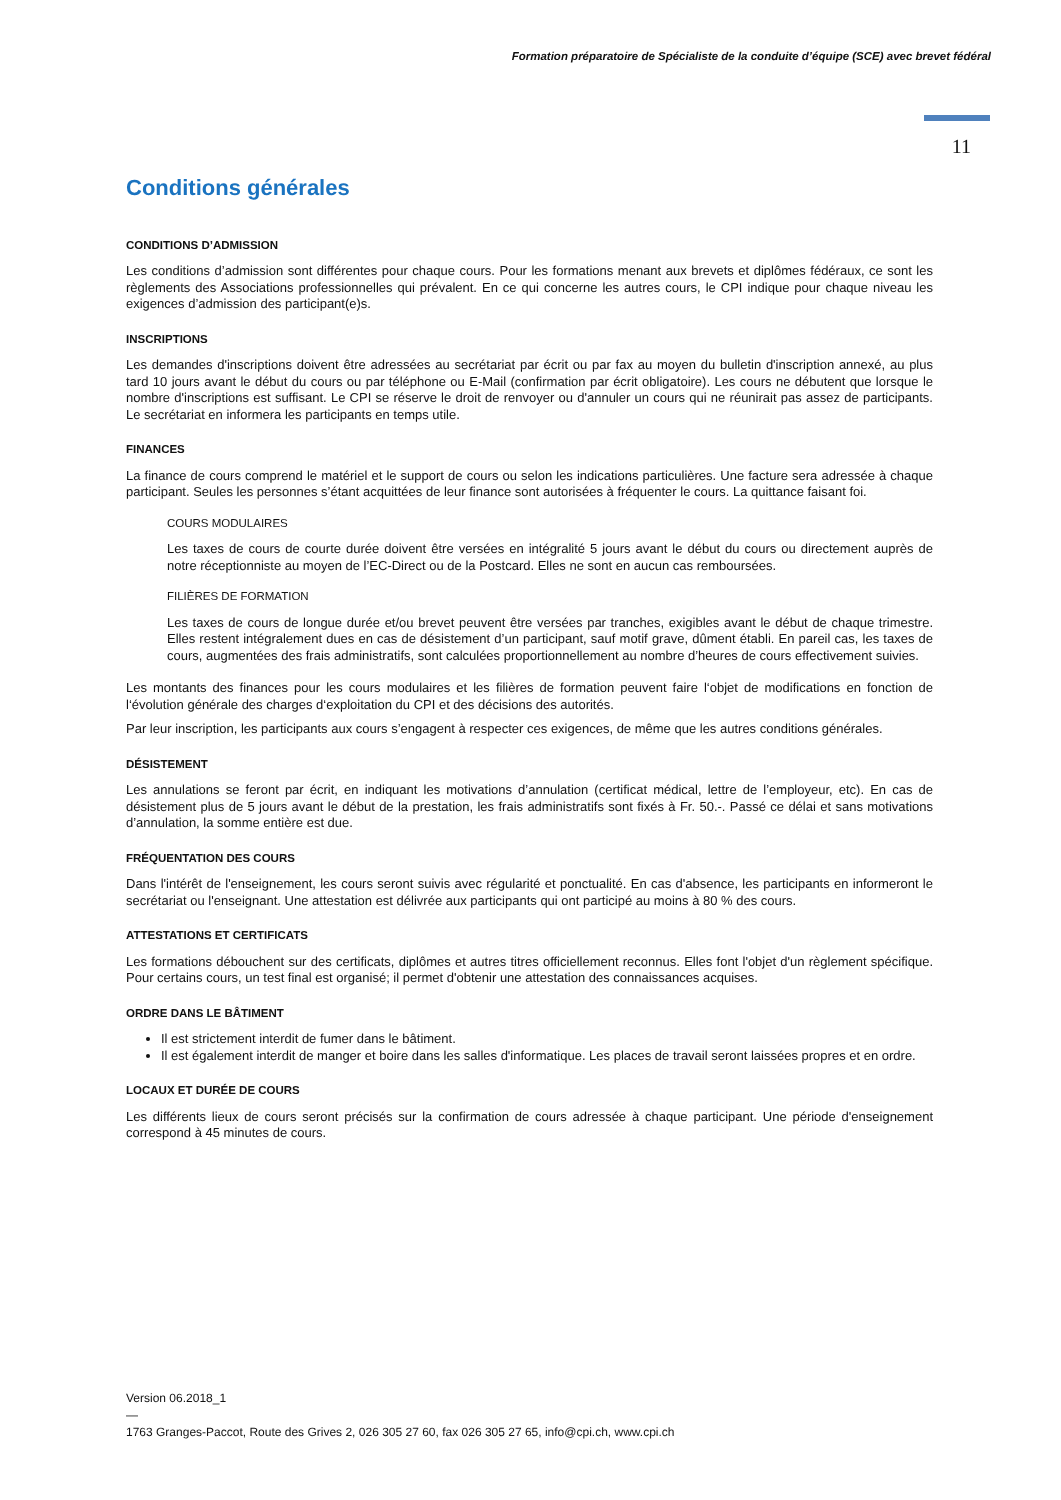Formation préparatoire de Spécialiste de la conduite d’équipe (SCE) avec brevet fédéral
11
Conditions générales
CONDITIONS D’ADMISSION
Les conditions d’admission sont différentes pour chaque cours. Pour les formations menant aux brevets et diplômes fédéraux, ce sont les règlements des Associations professionnelles qui prévalent. En ce qui concerne les autres cours, le CPI indique pour chaque niveau les exigences d’admission des participant(e)s.
INSCRIPTIONS
Les demandes d'inscriptions doivent être adressées au secrétariat par écrit ou par fax au moyen du bulletin d'inscription annexé, au plus tard 10 jours avant le début du cours ou par téléphone ou E-Mail (confirmation par écrit obligatoire). Les cours ne débutent que lorsque le nombre d'inscriptions est suffisant. Le CPI se réserve le droit de renvoyer ou d'annuler un cours qui ne réunirait pas assez de participants. Le secrétariat en informera les participants en temps utile.
FINANCES
La finance de cours comprend le matériel et le support de cours ou selon les indications particulières. Une facture sera adressée à chaque participant. Seules les personnes s’étant acquittées de leur finance sont autorisées à fréquenter le cours. La quittance faisant foi.
COURS MODULAIRES
Les taxes de cours de courte durée doivent être versées en intégralité 5 jours avant le début du cours ou directement auprès de notre réceptionniste au moyen de l’EC-Direct ou de la Postcard. Elles ne sont en aucun cas remboursées.
FILIÈRES DE FORMATION
Les taxes de cours de longue durée et/ou brevet peuvent être versées par tranches, exigibles avant le début de chaque trimestre. Elles restent intégralement dues en cas de désistement d’un participant, sauf motif grave, dûment établi. En pareil cas, les taxes de cours, augmentées des frais administratifs, sont calculées proportionnellement au nombre d’heures de cours effectivement suivies.
Les montants des finances pour les cours modulaires et les filières de formation peuvent faire l‘objet de modifications en fonction de l‘évolution générale des charges d‘exploitation du CPI et des décisions des autorités.
Par leur inscription, les participants aux cours s’engagent à respecter ces exigences, de même que les autres conditions générales.
DÉSISTEMENT
Les annulations se feront par écrit, en indiquant les motivations d’annulation (certificat médical, lettre de l’employeur, etc). En cas de désistement plus de 5 jours avant le début de la prestation, les frais administratifs sont fixés à Fr. 50.-. Passé ce délai et sans motivations d’annulation, la somme entière est due.
FRÉQUENTATION DES COURS
Dans l'intérêt de l'enseignement, les cours seront suivis avec régularité et ponctualité. En cas d'absence, les participants en informeront le secrétariat ou l'enseignant. Une attestation est délivrée aux participants qui ont participé au moins à 80 % des cours.
ATTESTATIONS ET CERTIFICATS
Les formations débouchent sur des certificats, diplômes et autres titres officiellement reconnus. Elles font l'objet d'un règlement spécifique. Pour certains cours, un test final est organisé; il permet d'obtenir une attestation des connaissances acquises.
ORDRE DANS LE BÂTIMENT
Il est strictement interdit de fumer dans le bâtiment.
Il est également interdit de manger et boire dans les salles d'informatique. Les places de travail seront laissées propres et en ordre.
LOCAUX ET DURÉE DE COURS
Les différents lieux de cours seront précisés sur la confirmation de cours adressée à chaque participant. Une période d'enseignement correspond à 45 minutes de cours.
Version 06.2018_1
—
1763 Granges-Paccot, Route des Grives 2, 026 305 27 60, fax 026 305 27 65, info@cpi.ch, www.cpi.ch